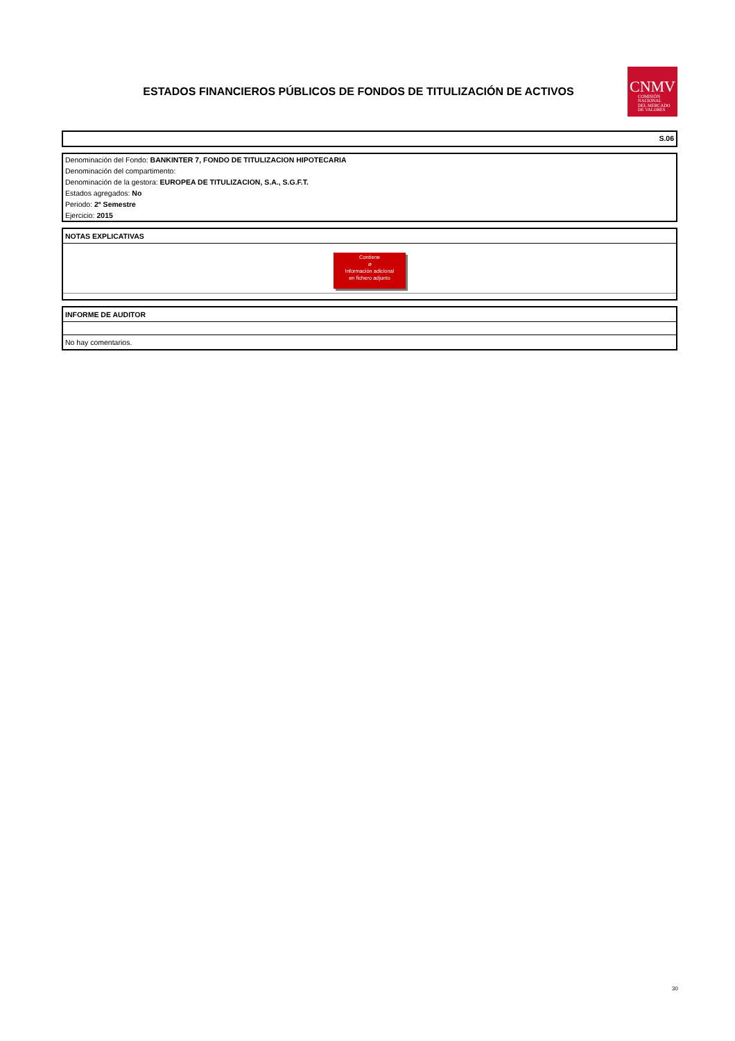ESTADOS FINANCIEROS PÚBLICOS DE FONDOS DE TITULIZACIÓN DE ACTIVOS
CNMV
COMISIÓN
NACIONAL
DEL MERCADO
DE VALORES
S.06
Denominación del Fondo: BANKINTER 7, FONDO DE TITULIZACION HIPOTECARIA
Denominación del compartimento:
Denominación de la gestora: EUROPEA DE TITULIZACION, S.A., S.G.F.T.
Estados agregados: No
Periodo: 2º Semestre
Ejercicio: 2015
NOTAS EXPLICATIVAS
Contiene
⌀
Información adicional
en fichero adjunto
INFORME DE AUDITOR
No hay comentarios.
30